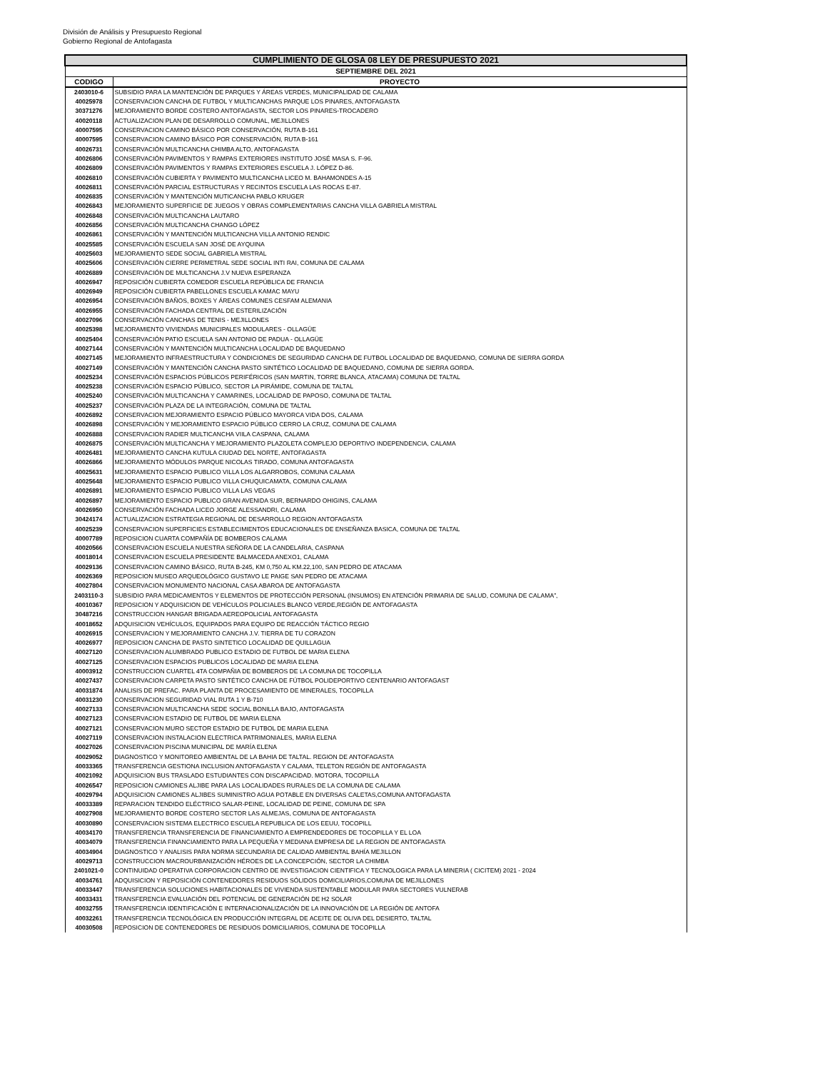División de Análisis y Presupuesto Regional
Gobierno Regional de Antofagasta
| CUMPLIMIENTO DE GLOSA 08 LEY DE PRESUPUESTO 2021 | |
| SEPTIEMBRE DEL 2021 | |
| CODIGO | PROYECTO |
| 2403010-6 | SUBSIDIO PARA LA MANTENCIÓN DE PARQUES Y ÁREAS VERDES, MUNICIPALIDAD DE CALAMA |
| 40025978 | CONSERVACION CANCHA DE FUTBOL Y MULTICANCHAS PARQUE LOS PINARES, ANTOFAGASTA |
| 30371276 | MEJORAMIENTO BORDE COSTERO ANTOFAGASTA, SECTOR LOS PINARES-TROCADERO |
| 40020118 | ACTUALIZACION PLAN DE DESARROLLO COMUNAL, MEJILLONES |
| 40007595 | CONSERVACION CAMINO BÁSICO POR CONSERVACIÓN, RUTA B-161 |
| 40007595 | CONSERVACION CAMINO BÁSICO POR CONSERVACIÓN, RUTA B-161 |
| 40026731 | CONSERVACIÓN MULTICANCHA CHIMBA ALTO, ANTOFAGASTA |
| 40026806 | CONSERVACIÓN PAVIMENTOS Y RAMPAS EXTERIORES INSTITUTO JOSÉ MASA S. F-96. |
| 40026809 | CONSERVACIÓN PAVIMENTOS Y RAMPAS EXTERIORES ESCUELA J. LÓPEZ D-86. |
| 40026810 | CONSERVACIÓN CUBIERTA Y PAVIMENTO MULTICANCHA LICEO M. BAHAMONDES A-15 |
| 40026811 | CONSERVACIÓN PARCIAL ESTRUCTURAS Y RECINTOS ESCUELA LAS ROCAS E-87. |
| 40026835 | CONSERVACIÓN Y MANTENCIÓN MUTICANCHA PABLO KRUGER |
| 40026843 | MEJORAMIENTO SUPERFICIE DE JUEGOS Y OBRAS COMPLEMENTARIAS CANCHA VILLA GABRIELA MISTRAL |
| 40026848 | CONSERVACIÓN MULTICANCHA LAUTARO |
| 40026856 | CONSERVACIÓN MULTICANCHA CHANGO LÓPEZ |
| 40026861 | CONSERVACIÓN Y MANTENCIÓN MULTICANCHA VILLA ANTONIO RENDIC |
| 40025585 | CONSERVACIÓN ESCUELA SAN JOSÉ DE AYQUINA |
| 40025603 | MEJORAMIENTO SEDE SOCIAL GABRIELA MISTRAL |
| 40025606 | CONSERVACIÓN CIERRE PERIMETRAL SEDE SOCIAL INTI RAI, COMUNA DE CALAMA |
| 40026889 | CONSERVACIÓN DE MULTICANCHA J.V NUEVA ESPERANZA |
| 40026947 | REPOSICIÓN CUBIERTA COMEDOR ESCUELA REPÚBLICA DE FRANCIA |
| 40026949 | REPOSICIÓN CUBIERTA PABELLONES ESCUELA KAMAC MAYU |
| 40026954 | CONSERVACIÓN BAÑOS, BOXES Y ÁREAS COMUNES CESFAM ALEMANIA |
| 40026955 | CONSERVACIÓN FACHADA CENTRAL DE ESTERILIZACIÓN |
| 40027096 | CONSERVACIÓN CANCHAS DE TENIS - MEJILLONES |
| 40025398 | MEJORAMIENTO VIVIENDAS MUNICIPALES MODULARES - OLLAGÜE |
| 40025404 | CONSERVACIÓN PATIO ESCUELA SAN ANTONIO DE PADUA - OLLAGÜE |
| 40027144 | CONSERVACIÓN Y MANTENCIÓN MULTICANCHA LOCALIDAD DE BAQUEDANO |
| 40027145 | MEJORAMIENTO INFRAESTRUCTURA Y CONDICIONES DE SEGURIDAD CANCHA DE FUTBOL LOCALIDAD DE BAQUEDANO, COMUNA DE SIERRA GORDA |
| 40027149 | CONSERVACIÓN Y MANTENCIÓN CANCHA PASTO SINTÉTICO LOCALIDAD DE BAQUEDANO, COMUNA DE SIERRA GORDA. |
| 40025234 | CONSERVACIÓN ESPACIOS PÚBLICOS PERIFÉRICOS (SAN MARTIN, TORRE BLANCA, ATACAMA) COMUNA DE TALTAL |
| 40025238 | CONSERVACIÓN ESPACIO PÚBLICO, SECTOR LA PIRÁMIDE, COMUNA DE TALTAL |
| 40025240 | CONSERVACIÓN MULTICANCHA Y CAMARINES, LOCALIDAD DE PAPOSO, COMUNA DE TALTAL |
| 40025237 | CONSERVACIÓN PLAZA DE LA INTEGRACIÓN, COMUNA DE TALTAL |
| 40026892 | CONSERVACION MEJORAMIENTO ESPACIO PÚBLICO MAYORCA VIDA DOS, CALAMA |
| 40026898 | CONSERVACIÓN Y MEJORAMIENTO ESPACIO PÚBLICO CERRO LA CRUZ, COMUNA DE CALAMA |
| 40026888 | CONSERVACION RADIER MULTICANCHA VIILA CASPANA, CALAMA |
| 40026875 | CONSERVACIÓN MULTICANCHA Y MEJORAMIENTO PLAZOLETA COMPLEJO DEPORTIVO INDEPENDENCIA, CALAMA |
| 40026481 | MEJORAMIENTO CANCHA KUTULA CIUDAD DEL NORTE, ANTOFAGASTA |
| 40026866 | MEJORAMIENTO MÓDULOS PARQUE NICOLAS TIRADO, COMUNA ANTOFAGASTA |
| 40025631 | MEJORAMIENTO ESPACIO PUBLICO VILLA LOS ALGARROBOS, COMUNA CALAMA |
| 40025648 | MEJORAMIENTO ESPACIO PUBLICO VILLA CHUQUICAMATA, COMUNA CALAMA |
| 40026891 | MEJORAMIENTO ESPACIO PUBLICO VILLA LAS VEGAS |
| 40026897 | MEJORAMIENTO ESPACIO PUBLICO GRAN AVENIDA SUR, BERNARDO OHIGINS, CALAMA |
| 40026950 | CONSERVACIÓN FACHADA LICEO JORGE ALESSANDRI, CALAMA |
| 30424174 | ACTUALIZACION ESTRATEGIA REGIONAL DE DESARROLLO REGION ANTOFAGASTA |
| 40025239 | CONSERVACION SUPERFICIES ESTABLECIMIENTOS EDUCACIONALES DE ENSEÑANZA BASICA, COMUNA DE TALTAL |
| 40007789 | REPOSICION CUARTA COMPAÑÍA DE BOMBEROS CALAMA |
| 40020566 | CONSERVACION ESCUELA NUESTRA SEÑORA DE LA CANDELARIA, CASPANA |
| 40018014 | CONSERVACION ESCUELA PRESIDENTE BALMACEDA ANEXO1, CALAMA |
| 40029136 | CONSERVACION CAMINO BÁSICO, RUTA B-245, KM 0,750 AL KM.22,100, SAN PEDRO DE ATACAMA |
| 40026369 | REPOSICION MUSEO ARQUEOLÓGICO GUSTAVO LE PAIGE SAN PEDRO DE ATACAMA |
| 40027804 | CONSERVACION MONUMENTO NACIONAL CASA ABAROA DE ANTOFAGASTA |
| 2403110-3 | SUBSIDIO PARA MEDICAMENTOS Y ELEMENTOS DE PROTECCIÓN PERSONAL (INSUMOS) EN ATENCIÓN PRIMARIA DE SALUD, COMUNA DE CALAMA”, |
| 40010367 | REPOSICION Y ADQUISICION DE VEHÍCULOS POLICIALES BLANCO VERDE,REGIÓN DE ANTOFAGASTA |
| 30487216 | CONSTRUCCION HANGAR BRIGADA AEREOPOLICIAL ANTOFAGASTA |
| 40018652 | ADQUISICION VEHÍCULOS, EQUIPADOS PARA EQUIPO DE REACCIÓN TÁCTICO REGIO |
| 40026915 | CONSERVACION Y MEJORAMIENTO CANCHA J.V. TIERRA DE TU CORAZON |
| 40026977 | REPOSICION CANCHA DE PASTO SINTETICO LOCALIDAD DE QUILLAGUA |
| 40027120 | CONSERVACION ALUMBRADO PUBLICO ESTADIO DE FUTBOL DE MARIA ELENA |
| 40027125 | CONSERVACION ESPACIOS PUBLICOS LOCALIDAD DE MARIA ELENA |
| 40003912 | CONSTRUCCION CUARTEL 4TA COMPAÑIA DE BOMBEROS DE LA COMUNA DE TOCOPILLA |
| 40027437 | CONSERVACION CARPETA PASTO SINTÉTICO CANCHA DE FÚTBOL POLIDEPORTIVO CENTENARIO ANTOFAGAST |
| 40031874 | ANALISIS DE PREFAC. PARA PLANTA DE PROCESAMIENTO DE MINERALES, TOCOPILLA |
| 40031230 | CONSERVACION SEGURIDAD VIAL RUTA 1 Y B-710 |
| 40027133 | CONSERVACION MULTICANCHA SEDE SOCIAL BONILLA BAJO, ANTOFAGASTA |
| 40027123 | CONSERVACION ESTADIO DE FUTBOL DE MARIA ELENA |
| 40027121 | CONSERVACION MURO SECTOR ESTADIO DE FUTBOL DE MARIA ELENA |
| 40027119 | CONSERVACION INSTALACION ELECTRICA PATRIMONIALES, MARIA ELENA |
| 40027026 | CONSERVACION PISCINA MUNICIPAL DE MARÍA ELENA |
| 40029052 | DIAGNOSTICO Y MONITOREO AMBIENTAL DE LA BAHIA DE TALTAL. REGION DE ANTOFAGASTA |
| 40033365 | TRANSFERENCIA GESTIONA INCLUSION ANTOFAGASTA Y CALAMA, TELETON REGIÓN DE ANTOFAGASTA |
| 40021092 | ADQUISICION BUS TRASLADO ESTUDIANTES CON DISCAPACIDAD. MOTORA, TOCOPILLA |
| 40026547 | REPOSICION CAMIONES ALJIBE PARA LAS LOCALIDADES RURALES DE LA COMUNA DE CALAMA |
| 40029794 | ADQUISICION CAMIONES ALJIBES SUMINISTRO AGUA POTABLE EN DIVERSAS CALETAS,COMUNA ANTOFAGASTA |
| 40033389 | REPARACION TENDIDO ELÉCTRICO SALAR-PEINE, LOCALIDAD DE PEINE, COMUNA DE SPA |
| 40027908 | MEJORAMIENTO BORDE COSTERO SECTOR LAS ALMEJAS, COMUNA DE ANTOFAGASTA |
| 40030890 | CONSERVACION SISTEMA ELECTRICO ESCUELA REPUBLICA DE LOS EEUU, TOCOPILL |
| 40034170 | TRANSFERENCIA TRANSFERENCIA DE FINANCIAMIENTO A EMPRENDEDORES DE TOCOPILLA Y EL LOA |
| 40034079 | TRANSFERENCIA FINANCIAMIENTO PARA LA PEQUEÑA Y MEDIANA EMPRESA DE LA REGION DE ANTOFAGASTA |
| 40034904 | DIAGNOSTICO Y ANALISIS PARA NORMA SECUNDARIA DE CALIDAD AMBIENTAL BAHÍA MEJILLON |
| 40029713 | CONSTRUCCION MACROURBANIZACIÓN HÉROES DE LA CONCEPCIÓN, SECTOR LA CHIMBA |
| 2401021-0 | CONTINUIDAD OPERATIVA CORPORACION CENTRO DE INVESTIGACION CIENTIFICA Y TECNOLOGICA PARA LA MINERIA ( CICITEM) 2021 - 2024 |
| 40034761 | ADQUISICION Y REPOSICIÓN CONTENEDORES RESIDUOS SÓLIDOS DOMICILIARIOS,COMUNA DE MEJILLONES |
| 40033447 | TRANSFERENCIA SOLUCIONES HABITACIONALES DE VIVIENDA SUSTENTABLE MODULAR PARA SECTORES VULNERAB |
| 40033431 | TRANSFERENCIA EVALUACIÓN DEL POTENCIAL DE GENERACIÓN DE H2 SOLAR |
| 40032755 | TRANSFERENCIA IDENTIFICACIÓN E INTERNACIONALIZACIÓN DE LA INNOVACIÓN DE LA REGIÓN DE ANTOFA |
| 40032261 | TRANSFERENCIA TECNOLÓGICA EN PRODUCCIÓN INTEGRAL DE ACEITE DE OLIVA DEL DESIERTO, TALTAL |
| 40030508 | REPOSICION DE CONTENEDORES DE RESIDUOS DOMICILIARIOS, COMUNA DE TOCOPILLA |